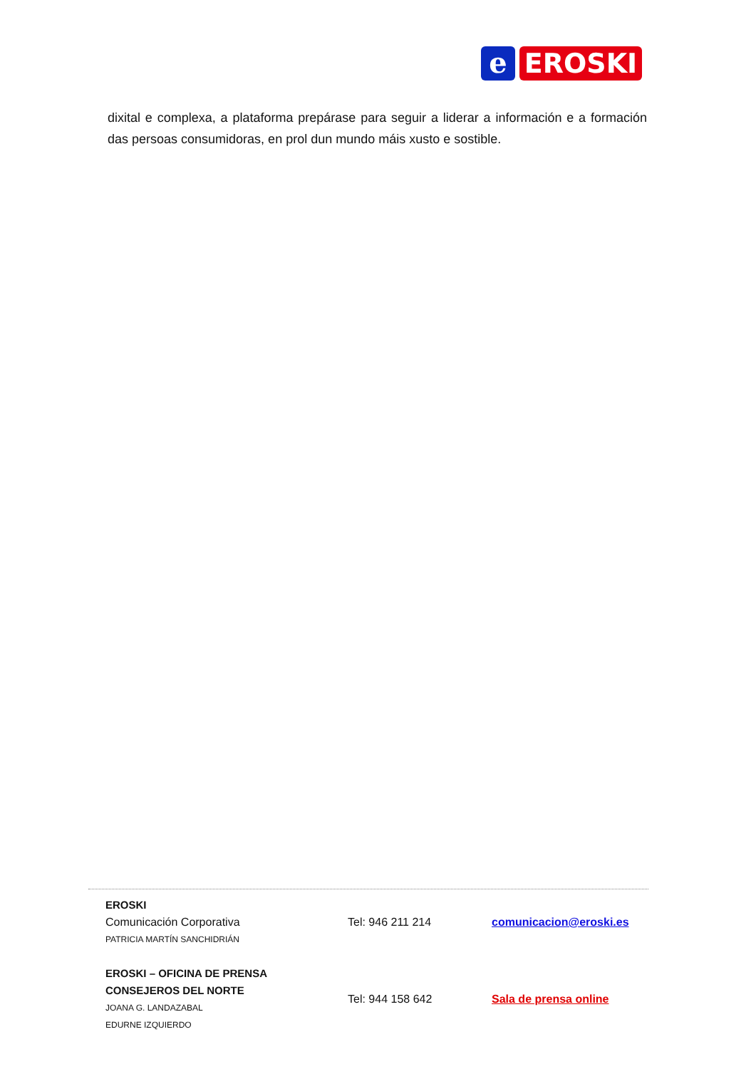e
EROSKI
dixital e complexa, a plataforma prepárase para seguir a liderar a información e a formación das persoas consumidoras, en prol dun mundo máis xusto e sostible.
EROSKI
Comunicación Corporativa
PATRICIA MARTÍN SANCHIDRIÁN
Tel: 946 211 214 comunicacion@eroski.es
EROSKI – OFICINA DE PRENSA
CONSEJEROS DEL NORTE
JOANA G. LANDAZABAL
EDURNE IZQUIERDO
Tel: 944 158 642 Sala de prensa online